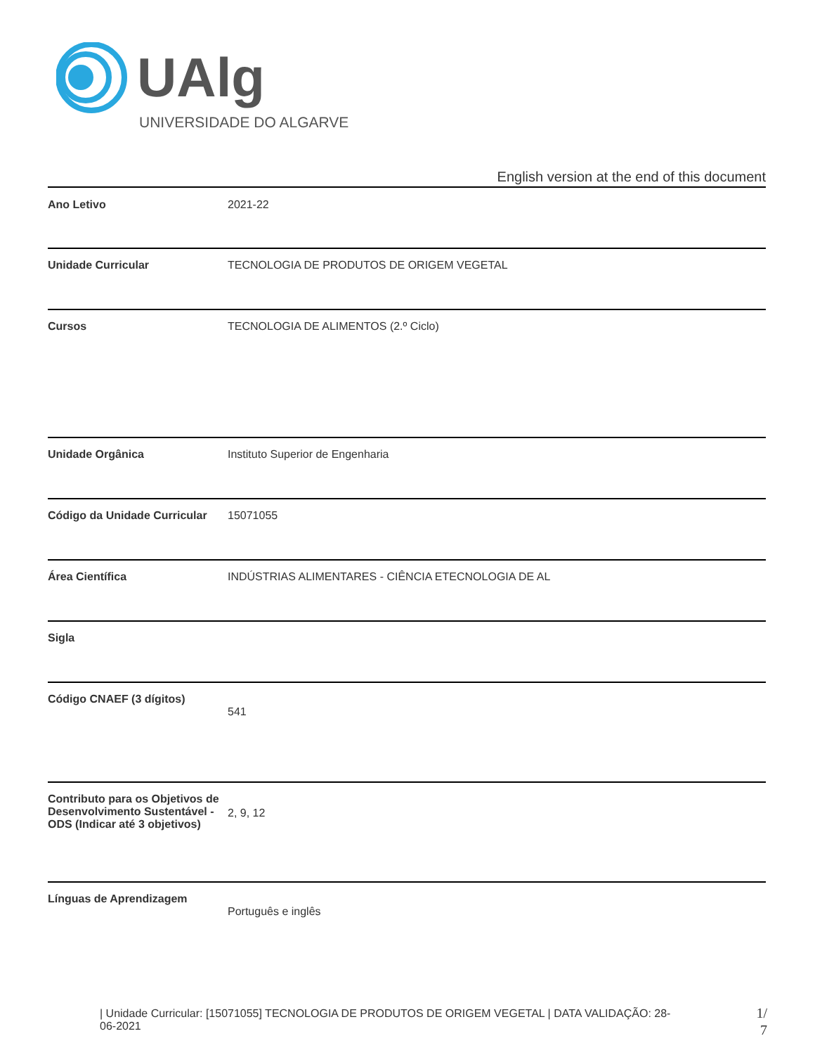UAlg
UNIVERSIDADE DO ALGARVE
English version at the end of this document
| Ano Letivo | 2021-22 |
| Unidade Curricular | TECNOLOGIA DE PRODUTOS DE ORIGEM VEGETAL |
| Cursos | TECNOLOGIA DE ALIMENTOS (2.º Ciclo) |
| Unidade Orgânica | Instituto Superior de Engenharia |
| Código da Unidade Curricular | 15071055 |
| Área Científica | INDÚSTRIAS ALIMENTARES - CIÊNCIA ETECNOLOGIA DE AL |
| Sigla | |
| Código CNAEF (3 dígitos) | 541 |
| Contributo para os Objetivos de Desenvolvimento Sustentável - ODS (Indicar até 3 objetivos) | 2, 9, 12 |
| Línguas de Aprendizagem | Português e inglês |
| Unidade Curricular: [15071055] TECNOLOGIA DE PRODUTOS DE ORIGEM VEGETAL | DATA VALIDAÇÃO: 28-06-2021
1/ 7